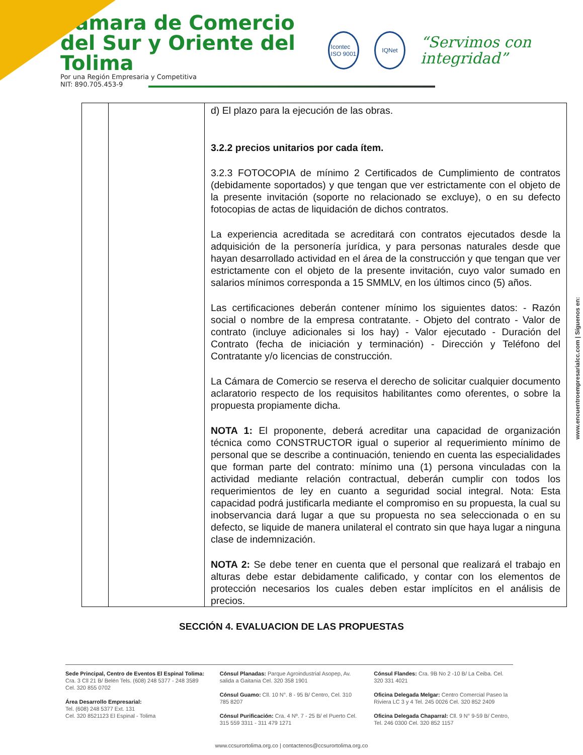Cámara de Comercio
del Sur y Oriente del Tolima
Por una Región Empresaria y Competitiva
NIT: 890.705.453-9
Icontec
ISO 9001
IQNet
“Servimos con integridad”
| | | d) El plazo para la ejecución de las obras. 3.2.2 precios unitarios por cada ítem. 3.2.3 FOTOCOPIA de mínimo 2 Certificados de Cumplimiento de contratos (debidamente soportados) y que tengan que ver estrictamente con el objeto de la presente invitación (soporte no relacionado se excluye), o en su defecto fotocopias de actas de liquidación de dichos contratos. La experiencia acreditada se acreditará con contratos ejecutados desde la adquisición de la personería jurídica, y para personas naturales desde que hayan desarrollado actividad en el área de la construcción y que tengan que ver estrictamente con el objeto de la presente invitación, cuyo valor sumado en salarios mínimos corresponda a 15 SMMLV, en los últimos cinco (5) años. Las certificaciones deberán contener mínimo los siguientes datos: - Razón social o nombre de la empresa contratante. - Objeto del contrato - Valor de contrato (incluye adicionales si los hay) - Valor ejecutado - Duración del Contrato (fecha de iniciación y terminación) - Dirección y Teléfono del Contratante y/o licencias de construcción. La Cámara de Comercio se reserva el derecho de solicitar cualquier documento aclaratorio respecto de los requisitos habilitantes como oferentes, o sobre la propuesta propiamente dicha. NOTA 1: El proponente, deberá acreditar una capacidad de organización técnica como CONSTRUCTOR igual o superior al requerimiento mínimo de personal que se describe a continuación, teniendo en cuenta las especialidades que forman parte del contrato: mínimo una (1) persona vinculadas con la actividad mediante relación contractual, deberán cumplir con todos los requerimientos de ley en cuanto a seguridad social integral. Nota: Esta capacidad podrá justificarla mediante el compromiso en su propuesta, la cual su inobservancia dará lugar a que su propuesta no sea seleccionada o en su defecto, se liquide de manera unilateral el contrato sin que haya lugar a ninguna clase de indemnización. NOTA 2: Se debe tener en cuenta que el personal que realizará el trabajo en alturas debe estar debidamente calificado, y contar con los elementos de protección necesarios los cuales deben estar implícitos en el análisis de precios. |
SECCIÓN 4. EVALUACION DE LAS PROPUESTAS
www.encuentroempresarialcc.com | Síguenos en:
Sede Principal, Centro de Eventos El Espinal Tolima: Cra. 3 Cll 21 B/ Belén Tels. (608) 248 5377 - 248 3589 Cel. 320 855 0702
Área Desarrollo Empresarial:
Tel. (608) 248 5377 Ext. 131
Cel. 320 8521123 El Espinal - Tolima
Cónsul Planadas: Parque Agroindustrial Asopep, Av. salida a Gaitania Cel. 320 358 1901
Cónsul Guamo: Cll. 10 N°. 8 - 95 B/ Centro, Cel. 310 785 8207
Cónsul Purificación: Cra. 4 Nº. 7 - 25 B/ el Puerto Cel. 315 559 3311 - 311 479 1271
Cónsul Flandes: Cra. 9B No 2 -10 B/ La Ceiba. Cel. 320 331 4021
Oficina Delegada Melgar: Centro Comercial Paseo la Riviera LC 3 y 4 Tel. 245 0026 Cel. 320 852 2409
Oficina Delegada Chaparral: Cll. 9 N° 9-59 B/ Centro, Tel. 246 0300 Cel. 320 852 1157
www.ccsurortolima.org.co | contactenos@ccsurortolima.org.co